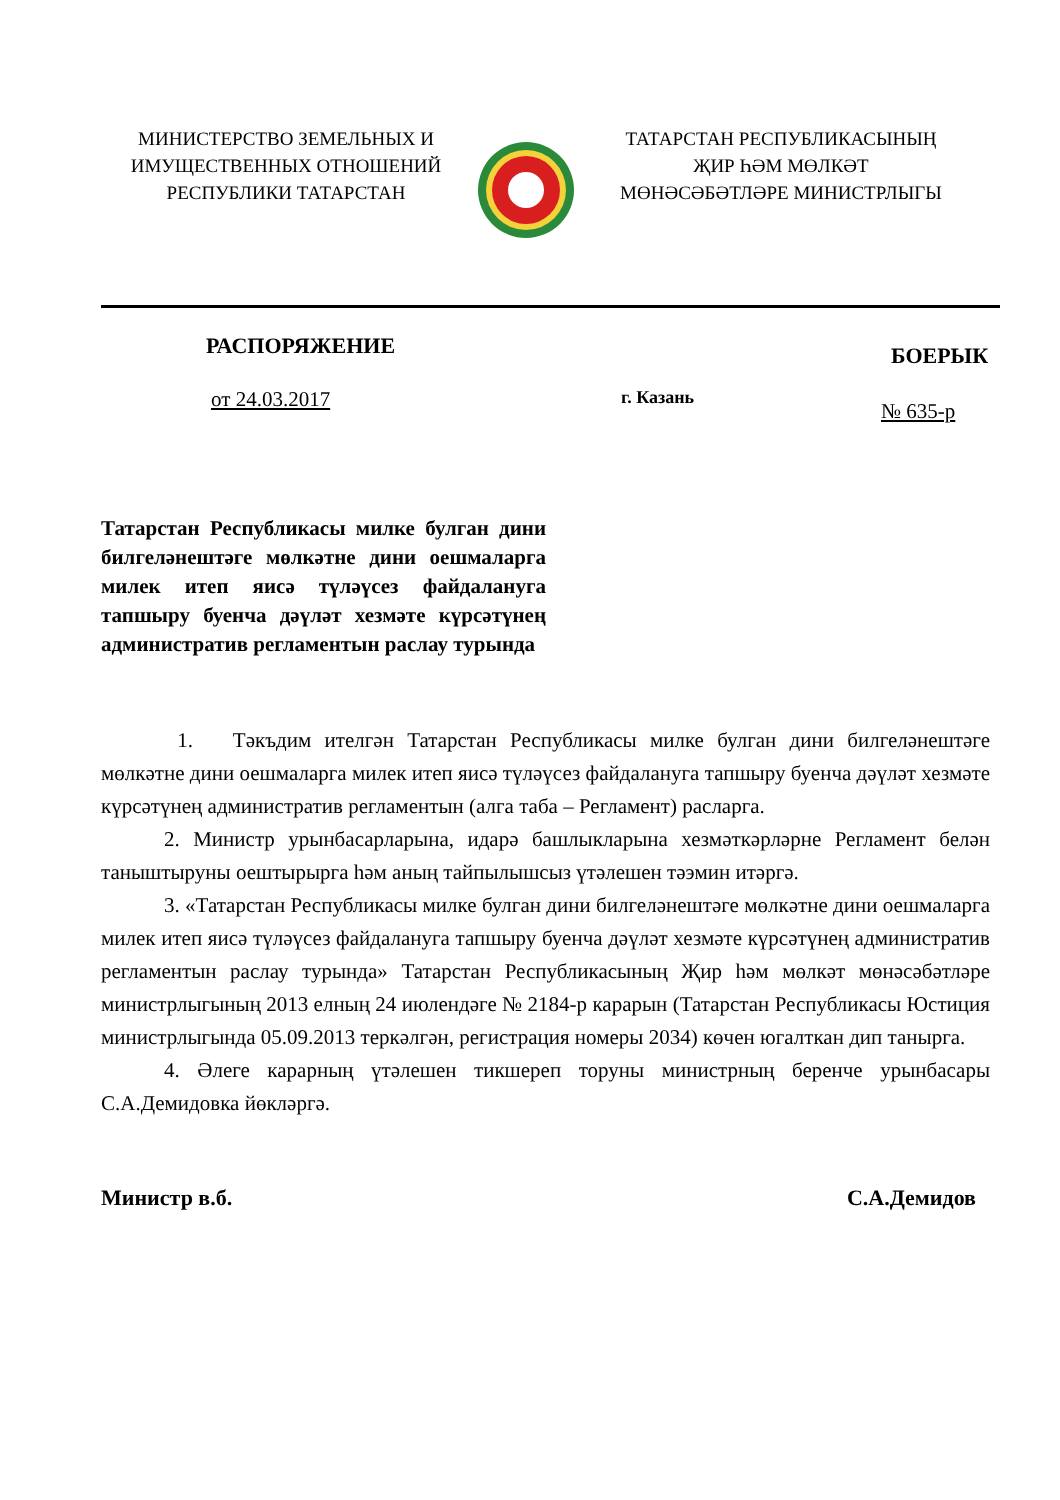МИНИСТЕРСТВО ЗЕМЕЛЬНЫХ И
ИМУЩЕСТВЕННЫХ ОТНОШЕНИЙ
РЕСПУБЛИКИ ТАТАРСТАН
ТАТАРСТАН РЕСПУБЛИКАСЫНЫҢ
ҖИР ҺӘМ МӨЛКӘТ
МӨНӘСӘБӘТЛӘРЕ МИНИСТРЛЫГЫ
РАСПОРЯЖЕНИЕ
БОЕРЫК
от 24.03.2017
г. Казань
№ 635-р
Татарстан Республикасы милке булган дини билгеләнештәге мөлкәтне дини оешмаларга милек итеп яисә түләүсез файдалануга тапшыру буенча дәүләт хезмәте күрсәтүнең административ регламентын раслау турында
1. Тәкъдим ителгән Татарстан Республикасы милке булган дини билгеләнештәге мөлкәтне дини оешмаларга милек итеп яисә түләүсез файдалануга тапшыру буенча дәүләт хезмәте күрсәтүнең административ регламентын (алга таба – Регламент) расларга.
2. Министр урынбасарларына, идарә башлыкларына хезмәткәрләрне Регламент белән таныштыруны оештырырга һәм аның тайпылышсыз үтәлешен тәэмин итәргә.
3. «Татарстан Республикасы милке булган дини билгеләнештәге мөлкәтне дини оешмаларга милек итеп яисә түләүсез файдалануга тапшыру буенча дәүләт хезмәте күрсәтүнең административ регламентын раслау турында» Татарстан Республикасының Җир һәм мөлкәт мөнәсәбәтләре министрлыгының 2013 елның 24 июлендәге № 2184-р карарын (Татарстан Республикасы Юстиция министрлыгында 05.09.2013 теркәлгән, регистрация номеры 2034) көчен югалткан дип танырга.
4. Әлеге карарның үтәлешен тикшереп торуны министрның беренче урынбасары С.А.Демидовка йөкләргә.
Министр в.б. С.А.Демидов